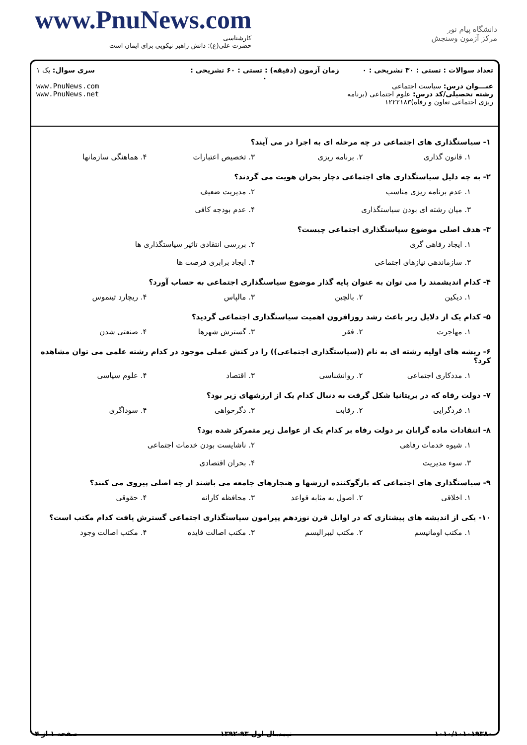www.PnuNews.com
کارشناسی
حضرت علی(ع): دانش راهبر نیکویی برای ایمان است
دانشگاه پیام نور
مرکز آزمون وسنجش
تعداد سوالات : تستی : ۳۰ تشریحی : ۰
عنـــوان درس: سیاست اجتماعی
رشته تحصیلی/کد درس: علوم اجتماعی (برنامه ریزی اجتماعی تعاون و رفاه)۱۲۲۲۱۸۳
زمان آزمون (دقیقه) : تستی : ۶۰ تشریحی : ۰
سری سوال: یک ۱
www.PnuNews.com
www.PnuNews.net
۱- سیاستگذاری های اجتماعی در چه مرحله ای به اجرا در می آیند؟
۱. قانون گذاری ۲. برنامه ریزی ۳. تخصیص اعتبارات ۴. هماهنگی سازمانها
۲- به چه دلیل سیاستگذاری های اجتماعی دچار بحران هویت می گردند؟
۱. عدم برنامه ریزی مناسب ۲. مدیریت ضعیف
۳. میان رشته ای بودن سیاستگذاری ۴. عدم بودجه کافی
۳- هدف اصلی موضوع سیاستگذاری اجتماعی چیست؟
۱. ایجاد رفاهی گری ۲. بررسی انتقادی تاثیر سیاستگذاری ها
۳. سازماندهی نیازهای اجتماعی ۴. ایجاد برابری فرصت ها
۴- کدام اندیشمند را می توان به عنوان پایه گذار موضوع سیاستگذاری اجتماعی به حساب آورد؟
۱. دیکین ۲. بالچین ۳. مالپاس ۴. ریچارد تیتموس
۵- کدام یک از دلایل زیر باعث رشد روزافزون اهمیت سیاستگذاری اجتماعی گردید؟
۱. مهاجرت ۲. فقر ۳. گسترش شهرها ۴. صنعتی شدن
۶- ریشه های اولیه رشته ای به نام ((سیاستگذاری اجتماعی)) را در کنش عملی موجود در کدام رشته علمی می توان مشاهده کرد؟
۱. مددکاری اجتماعی ۲. روانشناسی ۳. اقتصاد ۴. علوم سیاسی
۷- دولت رفاه که در بریتانیا شکل گرفت به دنبال کدام یک از ارزشهای زیر بود؟
۱. فردگرایی ۲. رقابت ۳. دگرخواهی ۴. سوداگری
۸- انتقادات ماده گرایان بر دولت رفاه بر کدام یک از عوامل زیر متمرکز شده بود؟
۱. شیوه خدمات رفاهی ۲. ناشایست بودن خدمات اجتماعی
۳. سوء مدیریت ۴. بحران اقتصادی
۹- سیاستگذاری های اجتماعی که بازگوکننده ارزشها و هنجارهای جامعه می باشند از چه اصلی پیروی می کنند؟
۱. اخلاقی ۲. اصول به مثابه قواعد ۳. محافظه کارانه ۴. حقوقی
۱۰- یکی از اندیشه های پیشتازی که در اوایل قرن نوزدهم پیرامون سیاستگذاری اجتماعی گسترش یافت کدام مکتب است؟
۱. مکتب اومانیسم ۲. مکتب لیبرالیسم ۳. مکتب اصالت فایده ۴. مکتب اصالت وجود
۱۰۱۰/۱۰۱۰۱۹۳۸۰ نیمسال اول ۹۳-۱۳۹۲ صفحه ۱ از ۴